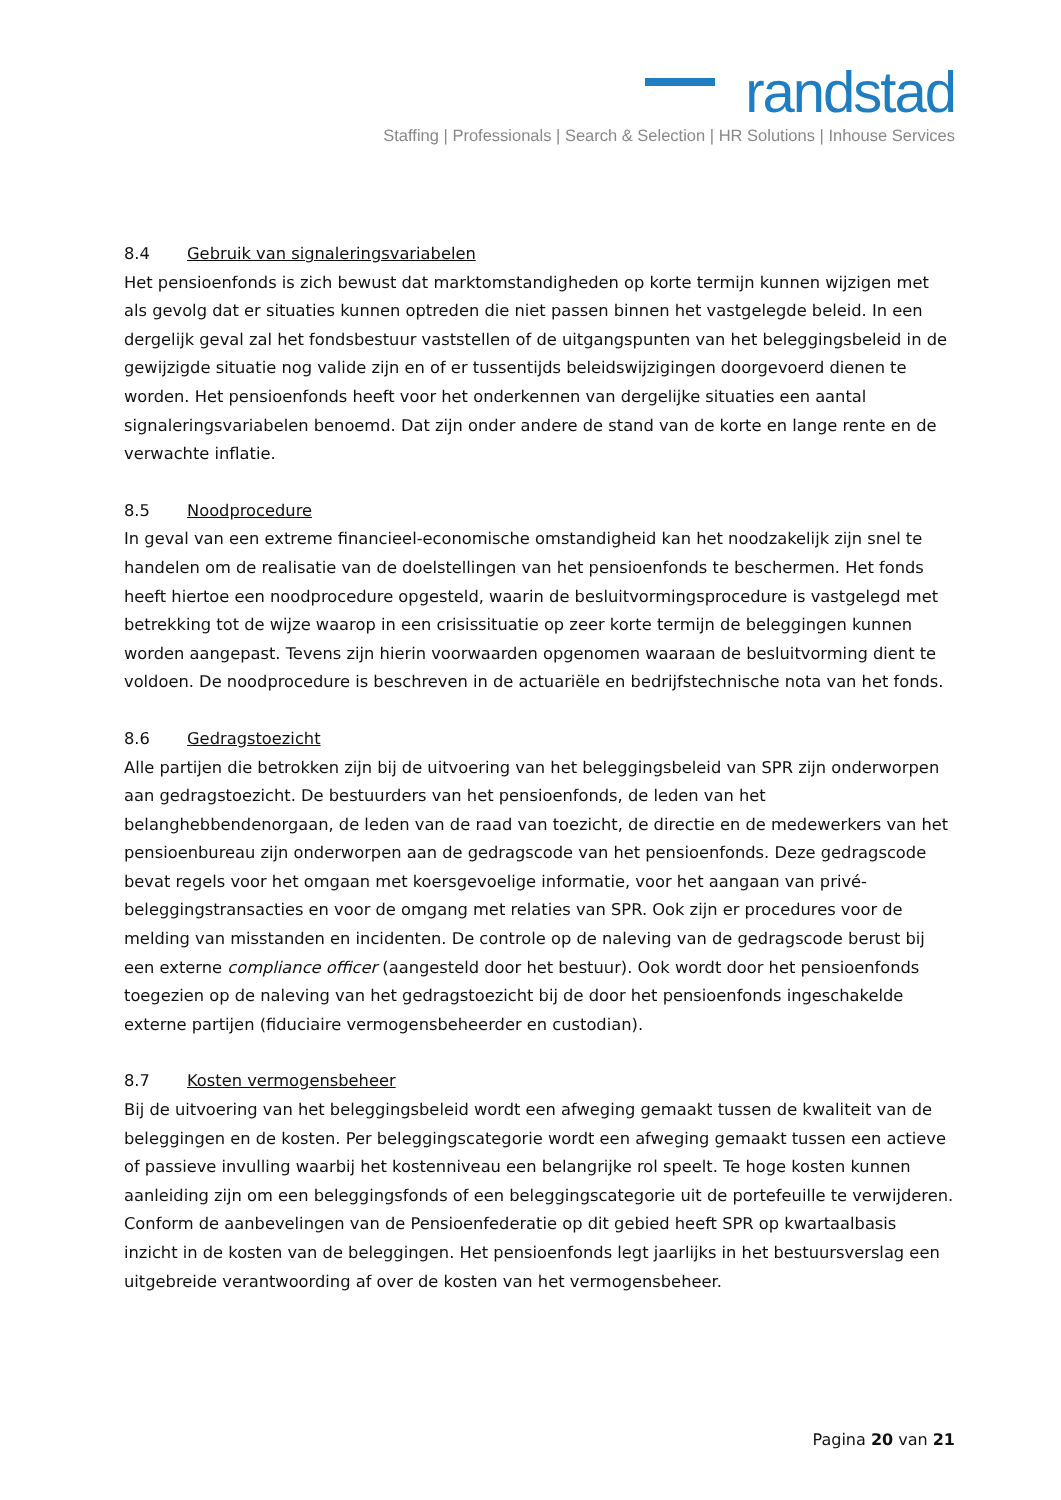randstad
Staffing | Professionals | Search & Selection | HR Solutions | Inhouse Services
8.4 Gebruik van signaleringsvariabelen
Het pensioenfonds is zich bewust dat marktomstandigheden op korte termijn kunnen wijzigen met als gevolg dat er situaties kunnen optreden die niet passen binnen het vastgelegde beleid. In een dergelijk geval zal het fondsbestuur vaststellen of de uitgangspunten van het beleggingsbeleid in de gewijzigde situatie nog valide zijn en of er tussentijds beleidswijzigingen doorgevoerd dienen te worden. Het pensioenfonds heeft voor het onderkennen van dergelijke situaties een aantal signaleringsvariabelen benoemd. Dat zijn onder andere de stand van de korte en lange rente en de verwachte inflatie.
8.5 Noodprocedure
In geval van een extreme financieel-economische omstandigheid kan het noodzakelijk zijn snel te handelen om de realisatie van de doelstellingen van het pensioenfonds te beschermen. Het fonds heeft hiertoe een noodprocedure opgesteld, waarin de besluitvormingsprocedure is vastgelegd met betrekking tot de wijze waarop in een crisissituatie op zeer korte termijn de beleggingen kunnen worden aangepast. Tevens zijn hierin voorwaarden opgenomen waaraan de besluitvorming dient te voldoen. De noodprocedure is beschreven in de actuariële en bedrijfstechnische nota van het fonds.
8.6 Gedragstoezicht
Alle partijen die betrokken zijn bij de uitvoering van het beleggingsbeleid van SPR zijn onderworpen aan gedragstoezicht. De bestuurders van het pensioenfonds, de leden van het belanghebbendenorgaan, de leden van de raad van toezicht, de directie en de medewerkers van het pensioenbureau zijn onderworpen aan de gedragscode van het pensioenfonds. Deze gedragscode bevat regels voor het omgaan met koersgevoelige informatie, voor het aangaan van privé-beleggingstransacties en voor de omgang met relaties van SPR. Ook zijn er procedures voor de melding van misstanden en incidenten. De controle op de naleving van de gedragscode berust bij een externe compliance officer (aangesteld door het bestuur). Ook wordt door het pensioenfonds toegezien op de naleving van het gedragstoezicht bij de door het pensioenfonds ingeschakelde externe partijen (fiduciaire vermogensbeheerder en custodian).
8.7 Kosten vermogensbeheer
Bij de uitvoering van het beleggingsbeleid wordt een afweging gemaakt tussen de kwaliteit van de beleggingen en de kosten. Per beleggingscategorie wordt een afweging gemaakt tussen een actieve of passieve invulling waarbij het kostenniveau een belangrijke rol speelt. Te hoge kosten kunnen aanleiding zijn om een beleggingsfonds of een beleggingscategorie uit de portefeuille te verwijderen. Conform de aanbevelingen van de Pensioenfederatie op dit gebied heeft SPR op kwartaalbasis inzicht in de kosten van de beleggingen. Het pensioenfonds legt jaarlijks in het bestuursverslag een uitgebreide verantwoording af over de kosten van het vermogensbeheer.
Pagina 20 van 21